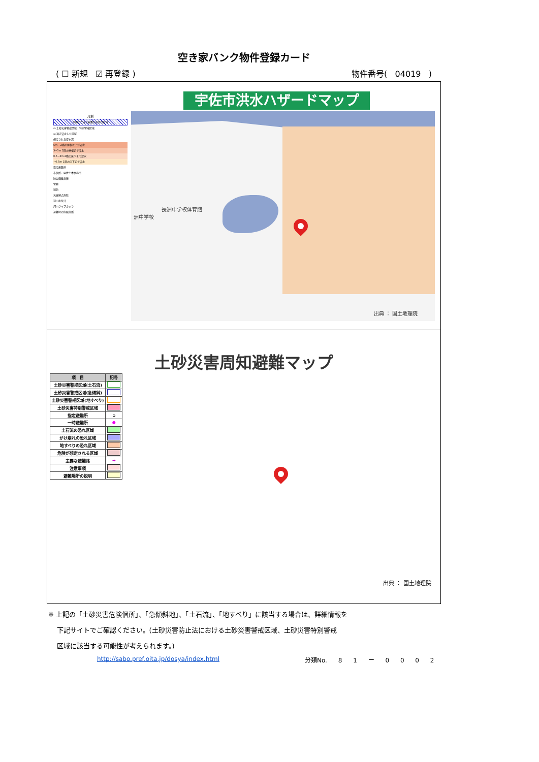空き家バンク物件登録カード
( ☐ 新規 ☑ 再登録 ) 物件番号( 04019 )
宇佐市洪水ハザードマップ
凡例
早期の立退き避難が必要な区域
▭ 土砂災害警戒区域・特別警戒区域
▭ 過去浸水した区域
想定される浸水深
5m~ 2階の屋根以上が浸水
3~5m 2階の屋根まで浸水
0.5~3m 2階の床下まで浸水
~0.5m 1階の床下まで浸水
指定避難所
市役所、宇佐土木事務所
防災備蓄倉庫
警察
消防
災害拠点病院
河川水位計
河川ライブカメラ
避難時の危険箇所
長洲中学校体育館
洲中学校
出典 ： 国土地理院
土砂災害周知避難マップ
| 項 目 | 記号 |
| --- | --- |
| 土砂災害警戒区域(土石流) | |
| 土砂災害警戒区域(急傾斜) | |
| 土砂災害警戒区域(地すべり) | |
| 土砂災害特別警戒区域 | |
| 指定避難所 | ⌂ |
| 一時避難所 | ● |
| 土石流の恐れ区域 | |
| がけ崩れの恐れ区域 | |
| 地すべりの恐れ区域 | |
| 危険が想定される区域 | |
| 主要な避難路 | → |
| 注意事項 | |
| 避難場所の説明 | |
出典 ： 国土地理院
※ 上記の「土砂災害危険個所」、「急傾斜地」、「土石流」、「地すべり」に該当する場合は、詳細情報を
下記サイトでご確認ください。(土砂災害防止法における土砂災害警戒区域、土砂災害特別警戒
区域に該当する可能性が考えられます。)
http://sabo.pref.oita.jp/dosya/index.html
分類No. 8 1 ー 0 0 0 2